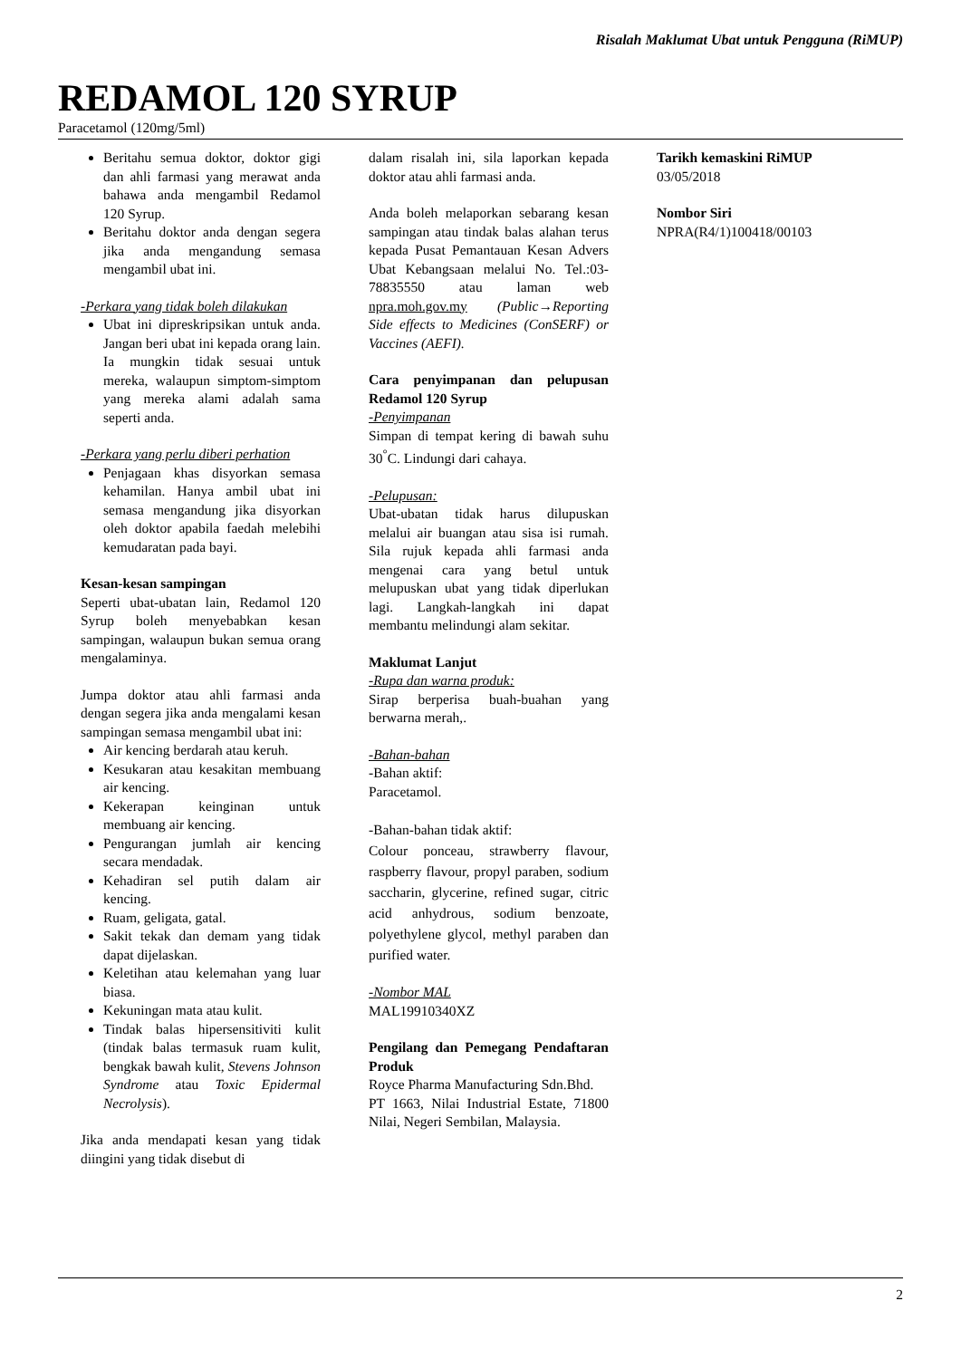Risalah Maklumat Ubat untuk Pengguna (RiMUP)
REDAMOL 120 SYRUP
Paracetamol (120mg/5ml)
Beritahu semua doktor, doktor gigi dan ahli farmasi yang merawat anda bahawa anda mengambil Redamol 120 Syrup.
Beritahu doktor anda dengan segera jika anda mengandung semasa mengambil ubat ini.
-Perkara yang tidak boleh dilakukan
Ubat ini dipreskripsikan untuk anda. Jangan beri ubat ini kepada orang lain. Ia mungkin tidak sesuai untuk mereka, walaupun simptom-simptom yang mereka alami adalah sama seperti anda.
-Perkara yang perlu diberi perhation
Penjagaan khas disyorkan semasa kehamilan. Hanya ambil ubat ini semasa mengandung jika disyorkan oleh doktor apabila faedah melebihi kemudaratan pada bayi.
Kesan-kesan sampingan
Seperti ubat-ubatan lain, Redamol 120 Syrup boleh menyebabkan kesan sampingan, walaupun bukan semua orang mengalaminya.
Jumpa doktor atau ahli farmasi anda dengan segera jika anda mengalami kesan sampingan semasa mengambil ubat ini:
Air kencing berdarah atau keruh.
Kesukaran atau kesakitan membuang air kencing.
Kekerapan keinginan untuk membuang air kencing.
Pengurangan jumlah air kencing secara mendadak.
Kehadiran sel putih dalam air kencing.
Ruam, geligata, gatal.
Sakit tekak dan demam yang tidak dapat dijelaskan.
Keletihan atau kelemahan yang luar biasa.
Kekuningan mata atau kulit.
Tindak balas hipersensitiviti kulit (tindak balas termasuk ruam kulit, bengkak bawah kulit, Stevens Johnson Syndrome atau Toxic Epidermal Necrolysis).
Jika anda mendapati kesan yang tidak diingini yang tidak disebut di
dalam risalah ini, sila laporkan kepada doktor atau ahli farmasi anda.
Anda boleh melaporkan sebarang kesan sampingan atau tindak balas alahan terus kepada Pusat Pemantauan Kesan Advers Ubat Kebangsaan melalui No. Tel.:03-78835550 atau laman web npra.moh.gov.my (Public→Reporting Side effects to Medicines (ConSERF) or Vaccines (AEFI).
Cara penyimpanan dan pelupusan Redamol 120 Syrup
-Penyimpanan
Simpan di tempat kering di bawah suhu 30<sup>°</sup>C. Lindungi dari cahaya.
-Pelupusan:
Ubat-ubatan tidak harus dilupuskan melalui air buangan atau sisa isi rumah. Sila rujuk kepada ahli farmasi anda mengenai cara yang betul untuk melupuskan ubat yang tidak diperlukan lagi. Langkah-langkah ini dapat membantu melindungi alam sekitar.
Maklumat Lanjut
-Rupa dan warna produk:
Sirap berperisa buah-buahan yang berwarna merah,.
-Bahan-bahan
-Bahan aktif:
Paracetamol.
-Bahan-bahan tidak aktif:
Colour ponceau, strawberry flavour, raspberry flavour, propyl paraben, sodium saccharin, glycerine, refined sugar, citric acid anhydrous, sodium benzoate, polyethylene glycol, methyl paraben dan purified water.
-Nombor MAL
MAL19910340XZ
Pengilang dan Pemegang Pendaftaran Produk
Royce Pharma Manufacturing Sdn.Bhd.
PT 1663, Nilai Industrial Estate, 71800 Nilai, Negeri Sembilan, Malaysia.
Tarikh kemaskini RiMUP
03/05/2018
Nombor Siri
NPRA(R4/1)100418/00103
2